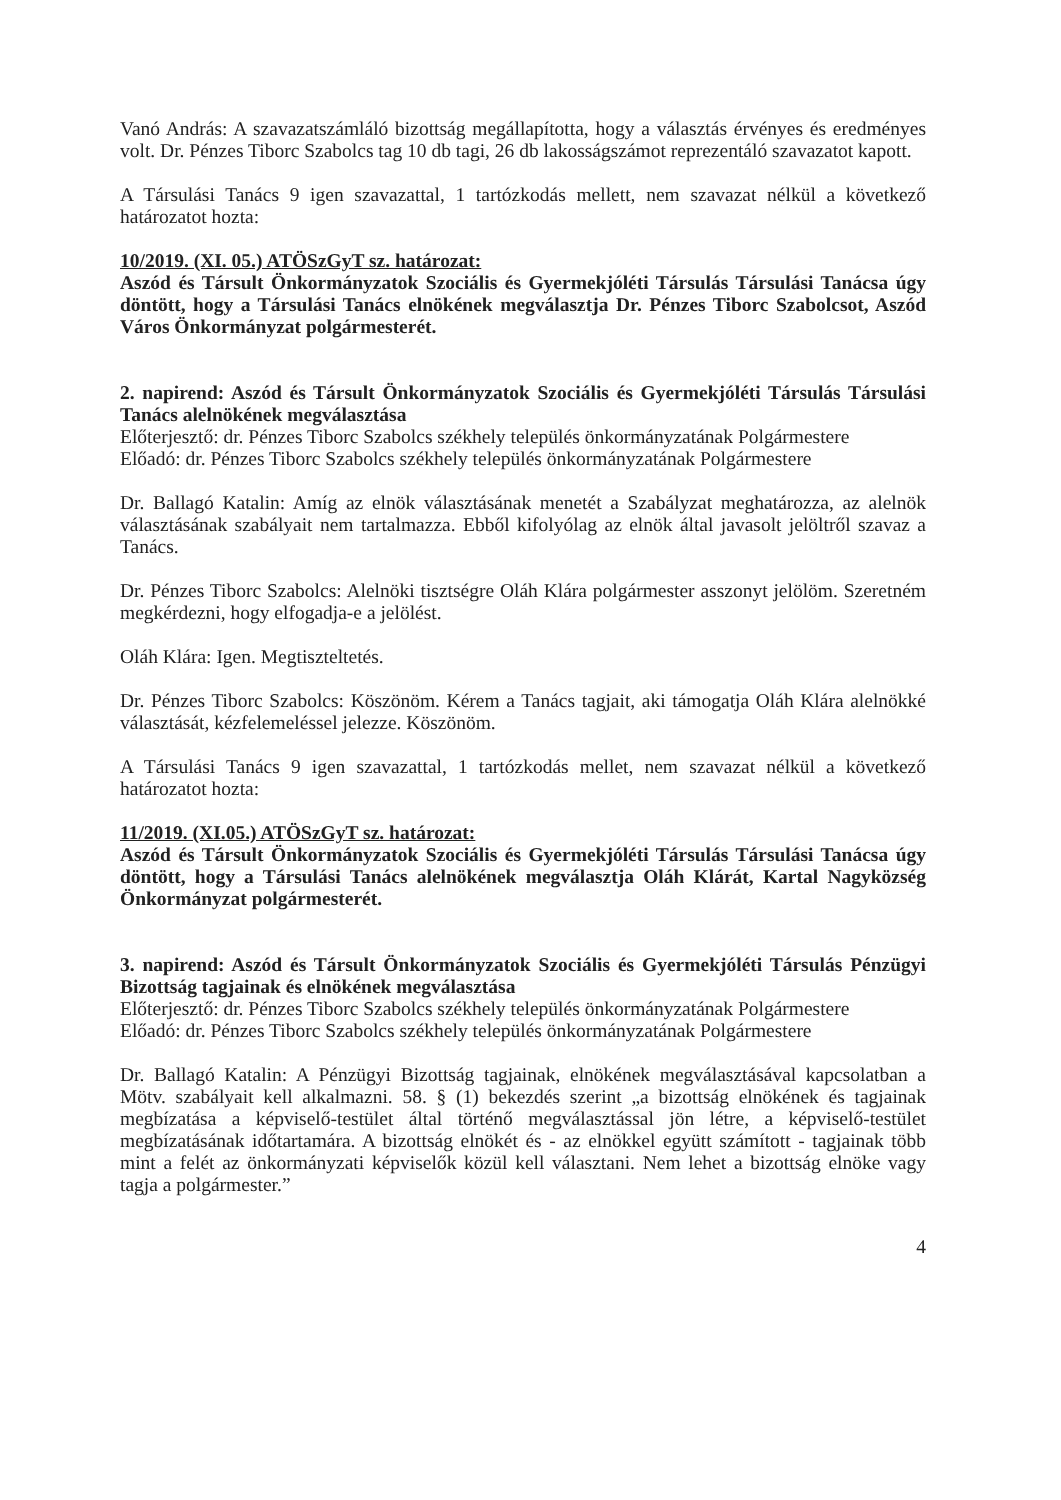Vanó András: A szavazatszámláló bizottság megállapította, hogy a választás érvényes és eredményes volt. Dr. Pénzes Tiborc Szabolcs tag 10 db tagi, 26 db lakosságszámot reprezentáló szavazatot kapott.
A Társulási Tanács 9 igen szavazattal, 1 tartózkodás mellett, nem szavazat nélkül a következő határozatot hozta:
10/2019. (XI. 05.) ATÖSzGyT sz. határozat:
Aszód és Társult Önkormányzatok Szociális és Gyermekjóléti Társulás Társulási Tanácsa úgy döntött, hogy a Társulási Tanács elnökének megválasztja Dr. Pénzes Tiborc Szabolcsot, Aszód Város Önkormányzat polgármesterét.
2. napirend: Aszód és Társult Önkormányzatok Szociális és Gyermekjóléti Társulás Társulási Tanács alelnökének megválasztása
Előterjesztő: dr. Pénzes Tiborc Szabolcs székhely település önkormányzatának Polgármestere
Előadó: dr. Pénzes Tiborc Szabolcs székhely település önkormányzatának Polgármestere
Dr. Ballagó Katalin: Amíg az elnök választásának menetét a Szabályzat meghatározza, az alelnök választásának szabályait nem tartalmazza. Ebből kifolyólag az elnök által javasolt jelöltről szavaz a Tanács.
Dr. Pénzes Tiborc Szabolcs: Alelnöki tisztségre Oláh Klára polgármester asszonyt jelölöm. Szeretném megkérdezni, hogy elfogadja-e a jelölést.
Oláh Klára: Igen. Megtiszteltetés.
Dr. Pénzes Tiborc Szabolcs: Köszönöm. Kérem a Tanács tagjait, aki támogatja Oláh Klára alelnökké választását, kézfelemeléssel jelezze. Köszönöm.
A Társulási Tanács 9 igen szavazattal, 1 tartózkodás mellet, nem szavazat nélkül a következő határozatot hozta:
11/2019. (XI.05.) ATÖSzGyT sz. határozat:
Aszód és Társult Önkormányzatok Szociális és Gyermekjóléti Társulás Társulási Tanácsa úgy döntött, hogy a Társulási Tanács alelnökének megválasztja Oláh Klárát, Kartal Nagyközség Önkormányzat polgármesterét.
3. napirend: Aszód és Társult Önkormányzatok Szociális és Gyermekjóléti Társulás Pénzügyi Bizottság tagjainak és elnökének megválasztása
Előterjesztő: dr. Pénzes Tiborc Szabolcs székhely település önkormányzatának Polgármestere
Előadó: dr. Pénzes Tiborc Szabolcs székhely település önkormányzatának Polgármestere
Dr. Ballagó Katalin: A Pénzügyi Bizottság tagjainak, elnökének megválasztásával kapcsolatban a Mötv. szabályait kell alkalmazni. 58. § (1) bekezdés szerint „a bizottság elnökének és tagjainak megbízatása a képviselő-testület által történő megválasztással jön létre, a képviselő-testület megbízatásának időtartamára. A bizottság elnökét és - az elnökkel együtt számított - tagjainak több mint a felét az önkormányzati képviselők közül kell választani. Nem lehet a bizottság elnöke vagy tagja a polgármester.”
4